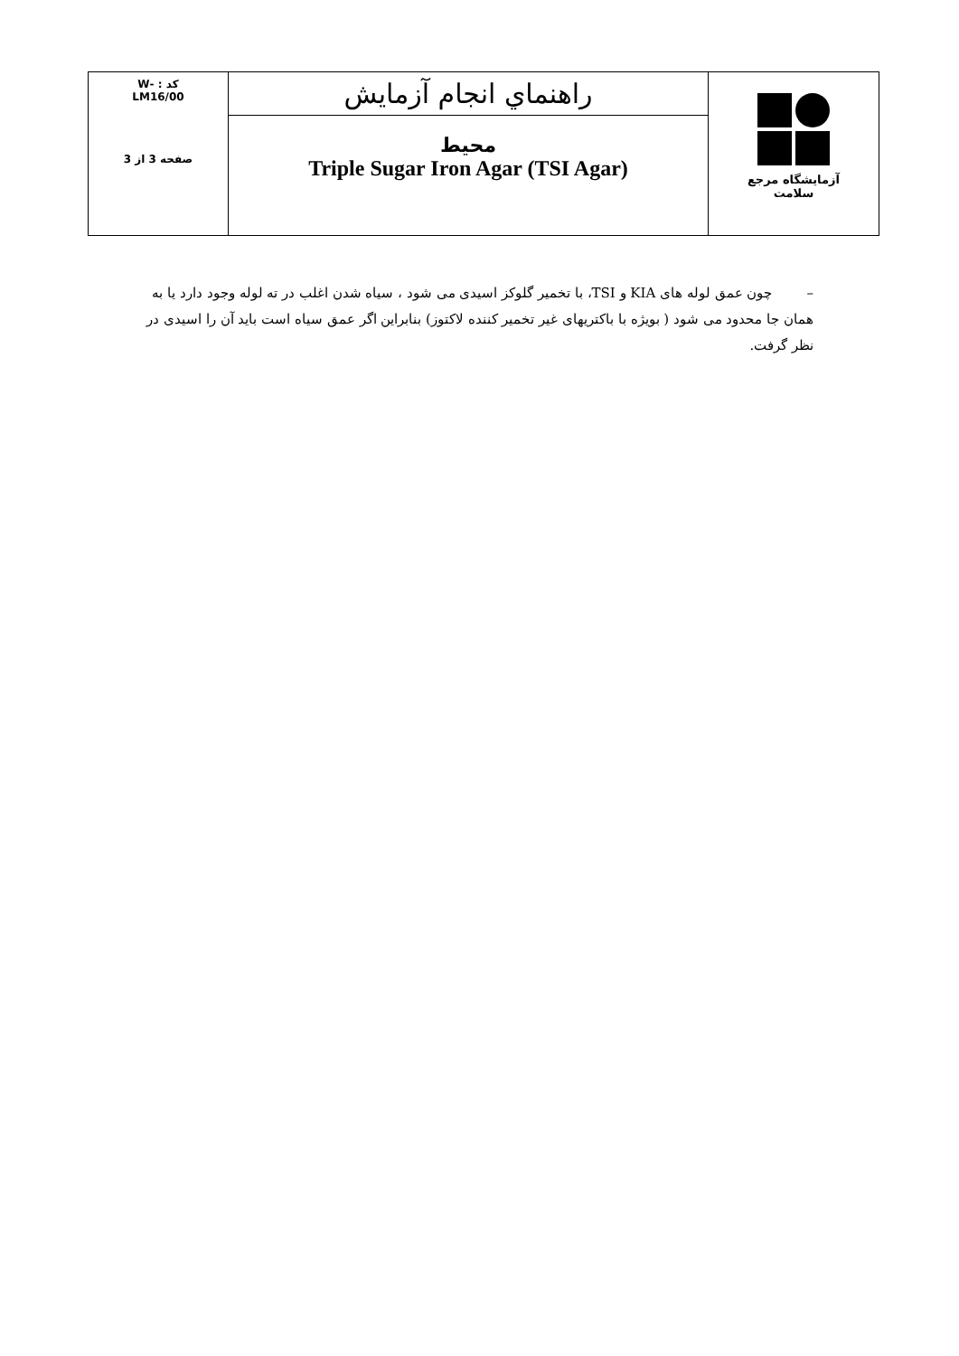| کد : -W LM16/00 صفحه 3 از 3 | راهنماي انجام آزمايش محیط Triple Sugar Iron Agar (TSI Agar) | آزمایشگاه مرجع سلامت |
– چون عمق لوله های KIA و TSI، با تخمیر گلوکز اسیدی می شود ، سیاه شدن اغلب در ته لوله وجود دارد یا به همان جا محدود می شود ( بویژه با باکتریهای غیر تخمیر کننده لاکتوز) بنابراین اگر عمق سیاه است باید آن را اسیدی در نظر گرفت.